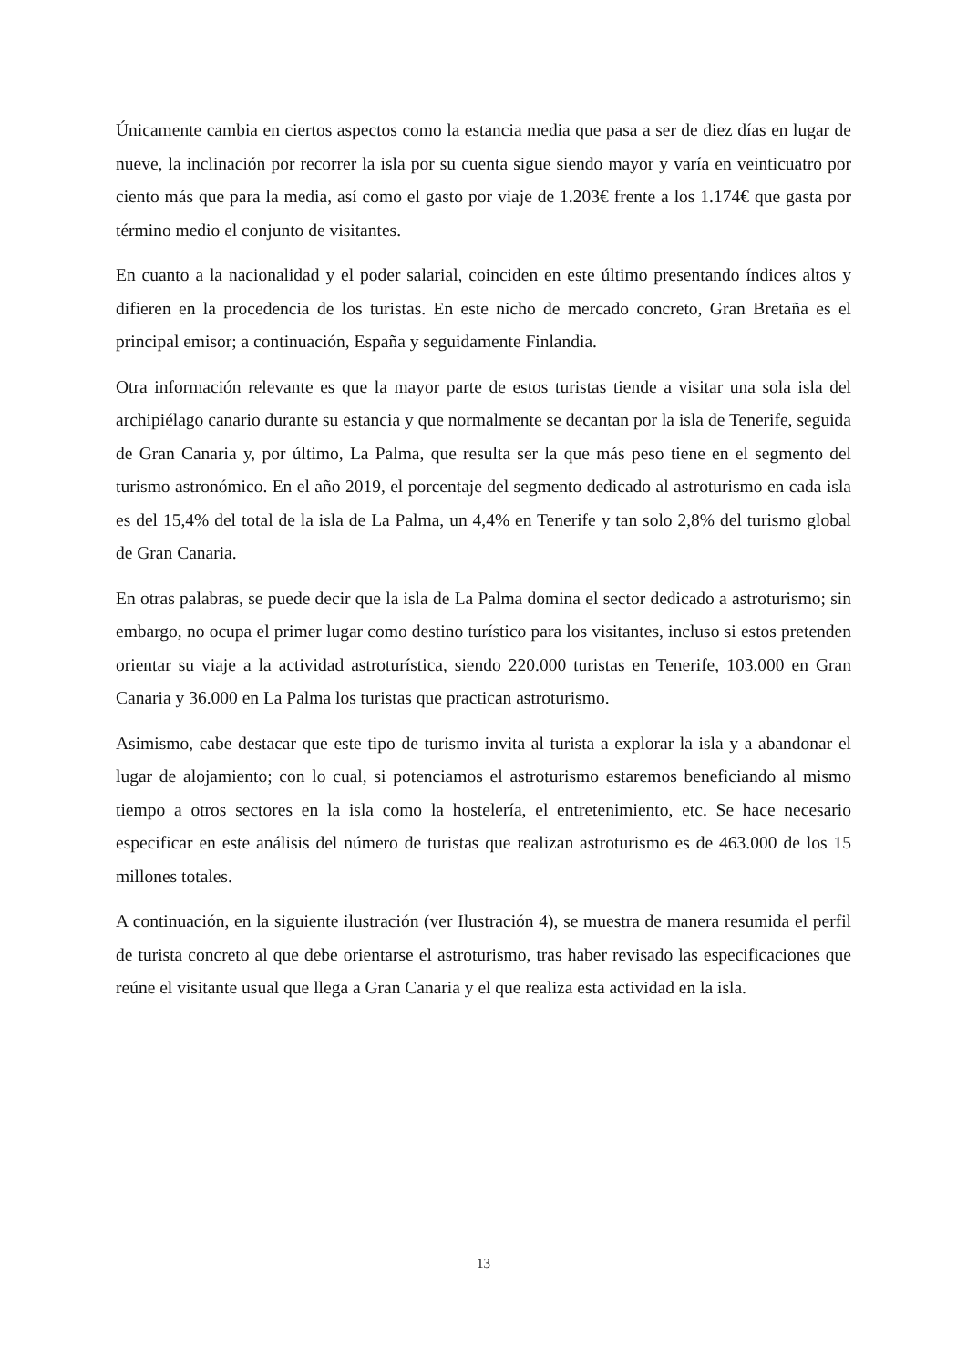Únicamente cambia en ciertos aspectos como la estancia media que pasa a ser de diez días en lugar de nueve, la inclinación por recorrer la isla por su cuenta sigue siendo mayor y varía en veinticuatro por ciento más que para la media, así como el gasto por viaje de 1.203€ frente a los 1.174€ que gasta por término medio el conjunto de visitantes.
En cuanto a la nacionalidad y el poder salarial, coinciden en este último presentando índices altos y difieren en la procedencia de los turistas. En este nicho de mercado concreto, Gran Bretaña es el principal emisor; a continuación, España y seguidamente Finlandia.
Otra información relevante es que la mayor parte de estos turistas tiende a visitar una sola isla del archipiélago canario durante su estancia y que normalmente se decantan por la isla de Tenerife, seguida de Gran Canaria y, por último, La Palma, que resulta ser la que más peso tiene en el segmento del turismo astronómico. En el año 2019, el porcentaje del segmento dedicado al astroturismo en cada isla es del 15,4% del total de la isla de La Palma, un 4,4% en Tenerife y tan solo 2,8% del turismo global de Gran Canaria.
En otras palabras, se puede decir que la isla de La Palma domina el sector dedicado a astroturismo; sin embargo, no ocupa el primer lugar como destino turístico para los visitantes, incluso si estos pretenden orientar su viaje a la actividad astroturística, siendo 220.000 turistas en Tenerife, 103.000 en Gran Canaria y 36.000 en La Palma los turistas que practican astroturismo.
Asimismo, cabe destacar que este tipo de turismo invita al turista a explorar la isla y a abandonar el lugar de alojamiento; con lo cual, si potenciamos el astroturismo estaremos beneficiando al mismo tiempo a otros sectores en la isla como la hostelería, el entretenimiento, etc. Se hace necesario especificar en este análisis del número de turistas que realizan astroturismo es de 463.000 de los 15 millones totales.
A continuación, en la siguiente ilustración (ver Ilustración 4), se muestra de manera resumida el perfil de turista concreto al que debe orientarse el astroturismo, tras haber revisado las especificaciones que reúne el visitante usual que llega a Gran Canaria y el que realiza esta actividad en la isla.
13